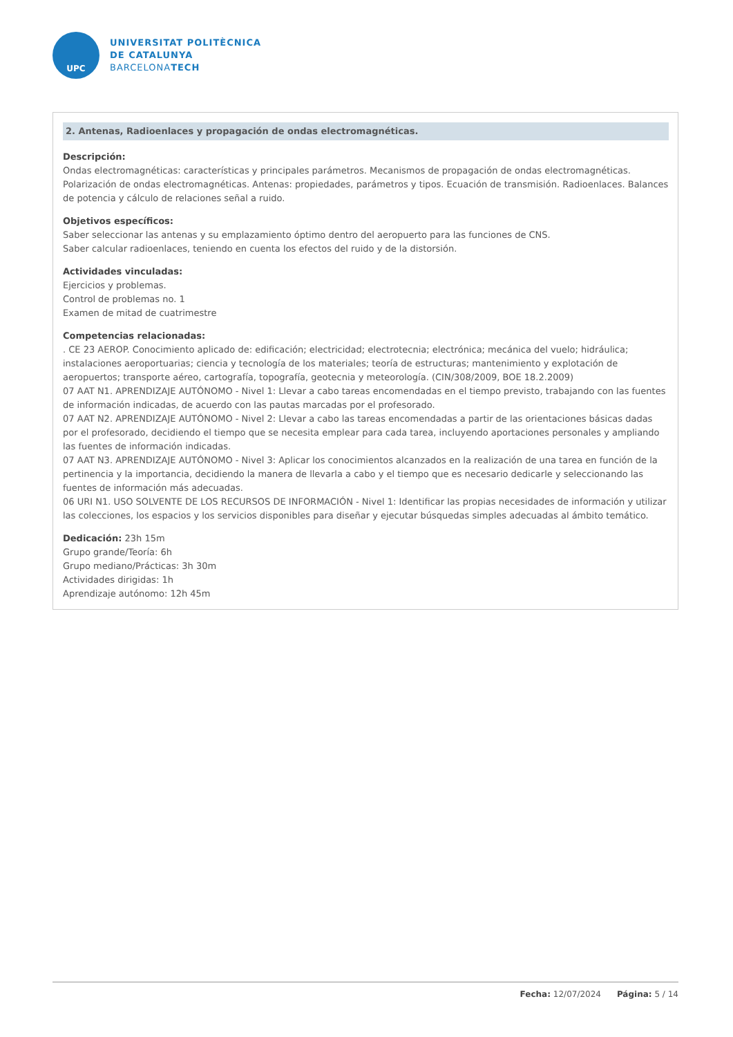UPC
UNIVERSITAT POLITÈCNICA
DE CATALUNYA
BARCELONATECH
2. Antenas, Radioenlaces y propagación de ondas electromagnéticas.
Descripción:
Ondas electromagnéticas: características y principales parámetros. Mecanismos de propagación de ondas electromagnéticas. Polarización de ondas electromagnéticas. Antenas: propiedades, parámetros y tipos. Ecuación de transmisión. Radioenlaces. Balances de potencia y cálculo de relaciones señal a ruido.
Objetivos específicos:
Saber seleccionar las antenas y su emplazamiento óptimo dentro del aeropuerto para las funciones de CNS.
Saber calcular radioenlaces, teniendo en cuenta los efectos del ruido y de la distorsión.
Actividades vinculadas:
Ejercicios y problemas.
Control de problemas no. 1
Examen de mitad de cuatrimestre
Competencias relacionadas:
. CE 23 AEROP. Conocimiento aplicado de: edificación; electricidad; electrotecnia; electrónica; mecánica del vuelo; hidráulica; instalaciones aeroportuarias; ciencia y tecnología de los materiales; teoría de estructuras; mantenimiento y explotación de aeropuertos; transporte aéreo, cartografía, topografía, geotecnia y meteorología. (CIN/308/2009, BOE 18.2.2009)
07 AAT N1. APRENDIZAJE AUTÓNOMO - Nivel 1: Llevar a cabo tareas encomendadas en el tiempo previsto, trabajando con las fuentes de información indicadas, de acuerdo con las pautas marcadas por el profesorado.
07 AAT N2. APRENDIZAJE AUTÓNOMO - Nivel 2: Llevar a cabo las tareas encomendadas a partir de las orientaciones básicas dadas por el profesorado, decidiendo el tiempo que se necesita emplear para cada tarea, incluyendo aportaciones personales y ampliando las fuentes de información indicadas.
07 AAT N3. APRENDIZAJE AUTÓNOMO - Nivel 3: Aplicar los conocimientos alcanzados en la realización de una tarea en función de la pertinencia y la importancia, decidiendo la manera de llevarla a cabo y el tiempo que es necesario dedicarle y seleccionando las fuentes de información más adecuadas.
06 URI N1. USO SOLVENTE DE LOS RECURSOS DE INFORMACIÓN - Nivel 1: Identificar las propias necesidades de información y utilizar las colecciones, los espacios y los servicios disponibles para diseñar y ejecutar búsquedas simples adecuadas al ámbito temático.
Dedicación: 23h 15m
Grupo grande/Teoría: 6h
Grupo mediano/Prácticas: 3h 30m
Actividades dirigidas: 1h
Aprendizaje autónomo: 12h 45m
Fecha: 12/07/2024 Página: 5 / 14